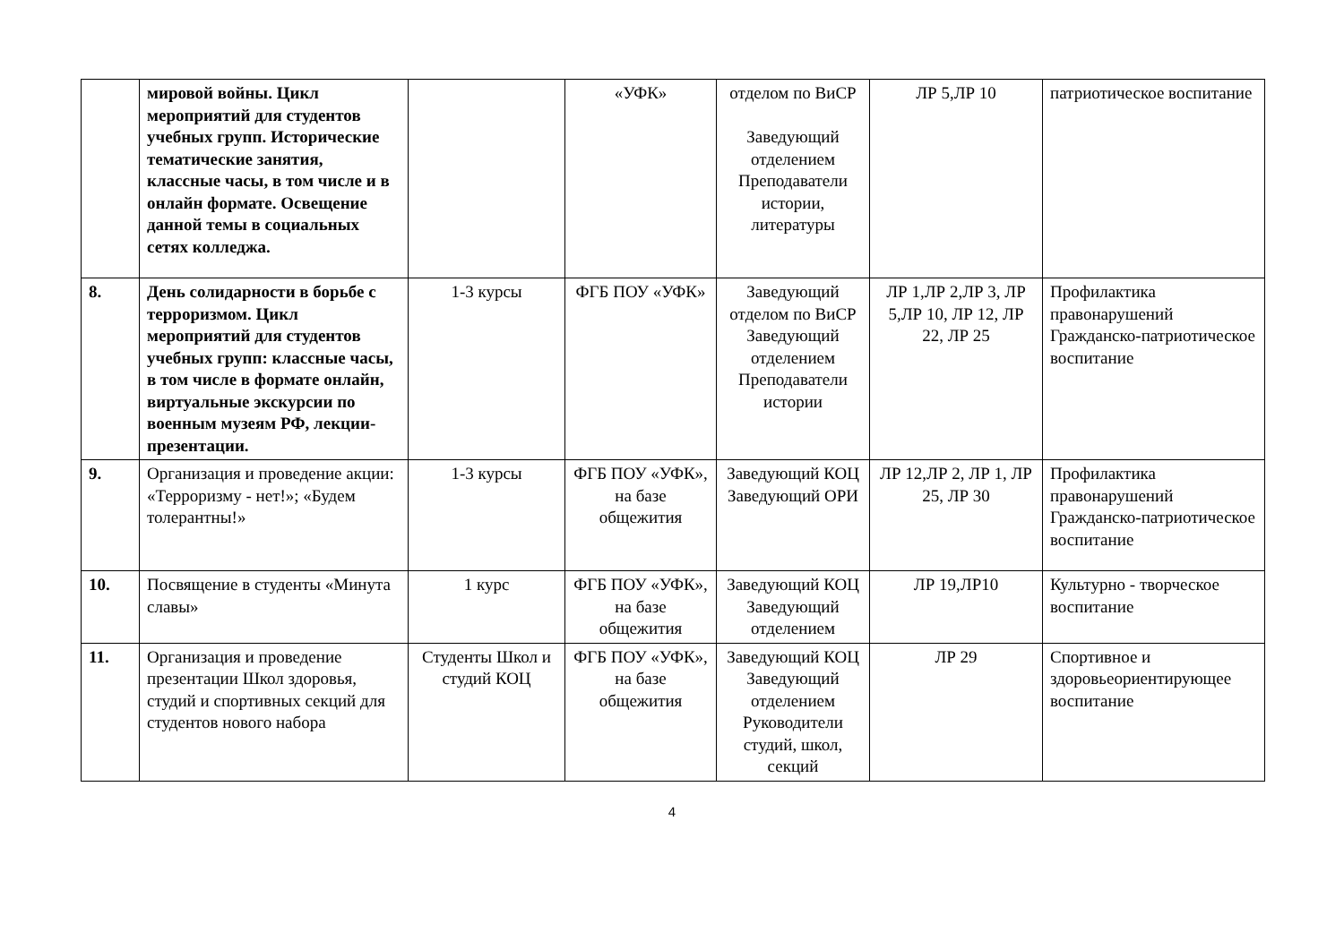| | мировой войны. Цикл мероприятий для студентов учебных групп. Исторические тематические занятия, классные часы, в том числе и в онлайн формате. Освещение данной темы в социальных сетях колледжа. | | «УФК» | отделом по ВиСР Заведующий отделением Преподаватели истории, литературы | ЛР 5,ЛР 10 | патриотическое воспитание |
| 8. | День солидарности в борьбе с терроризмом. Цикл мероприятий для студентов учебных групп: классные часы, в том числе в формате онлайн, виртуальные экскурсии по военным музеям РФ, лекции-презентации. | 1-3 курсы | ФГБ ПОУ «УФК» | Заведующий отделом по ВиСР Заведующий отделением Преподаватели истории | ЛР 1,ЛР 2,ЛР 3, ЛР 5,ЛР 10, ЛР 12, ЛР 22, ЛР 25 | Профилактика правонарушений Гражданско-патриотическое воспитание |
| 9. | Организация и проведение акции: «Терроризму - нет!»; «Будем толерантны!» | 1-3 курсы | ФГБ ПОУ «УФК», на базе общежития | Заведующий КОЦ Заведующий ОРИ | ЛР 12,ЛР 2, ЛР 1, ЛР 25, ЛР 30 | Профилактика правонарушений Гражданско-патриотическое воспитание |
| 10. | Посвящение в студенты «Минута славы» | 1 курс | ФГБ ПОУ «УФК», на базе общежития | Заведующий КОЦ Заведующий отделением | ЛР 19,ЛР10 | Культурно - творческое воспитание |
| 11. | Организация и проведение презентации Школ здоровья, студий и спортивных секций для студентов нового набора | Студенты Школ и студий КОЦ | ФГБ ПОУ «УФК», на базе общежития | Заведующий КОЦ Заведующий отделением Руководители студий, школ, секций | ЛР 29 | Спортивное и здоровьеориентирующее воспитание |
4